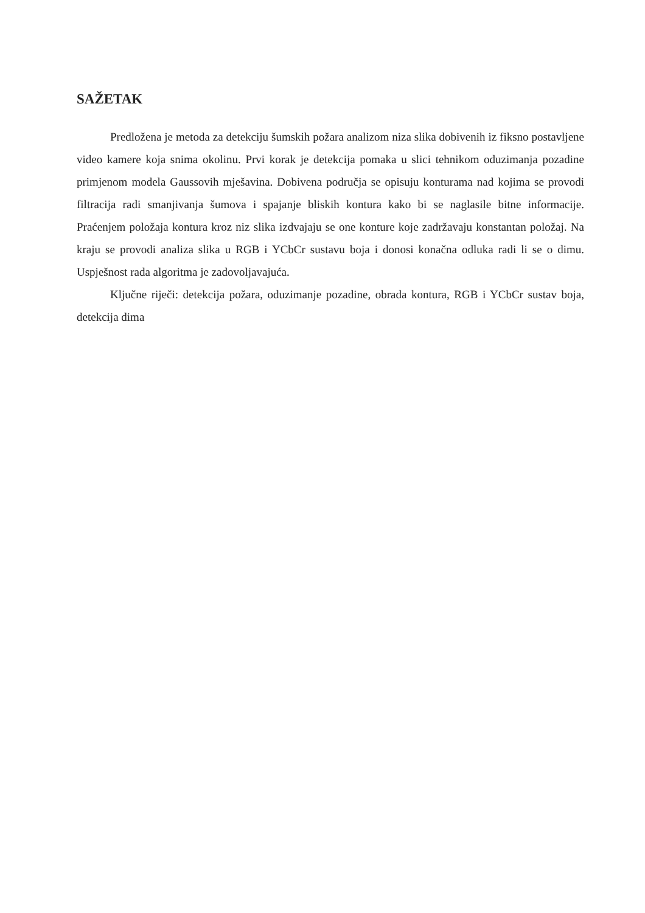SAŽETAK
Predložena je metoda za detekciju šumskih požara analizom niza slika dobivenih iz fiksno postavljene video kamere koja snima okolinu. Prvi korak je detekcija pomaka u slici tehnikom oduzimanja pozadine primjenom modela Gaussovih mješavina. Dobivena područja se opisuju konturama nad kojima se provodi filtracija radi smanjivanja šumova i spajanje bliskih kontura kako bi se naglasile bitne informacije. Praćenjem položaja kontura kroz niz slika izdvajaju se one konture koje zadržavaju konstantan položaj. Na kraju se provodi analiza slika u RGB i YCbCr sustavu boja i donosi konačna odluka radi li se o dimu. Uspješnost rada algoritma je zadovoljavajuća.
Ključne riječi: detekcija požara, oduzimanje pozadine, obrada kontura, RGB i YCbCr sustav boja, detekcija dima